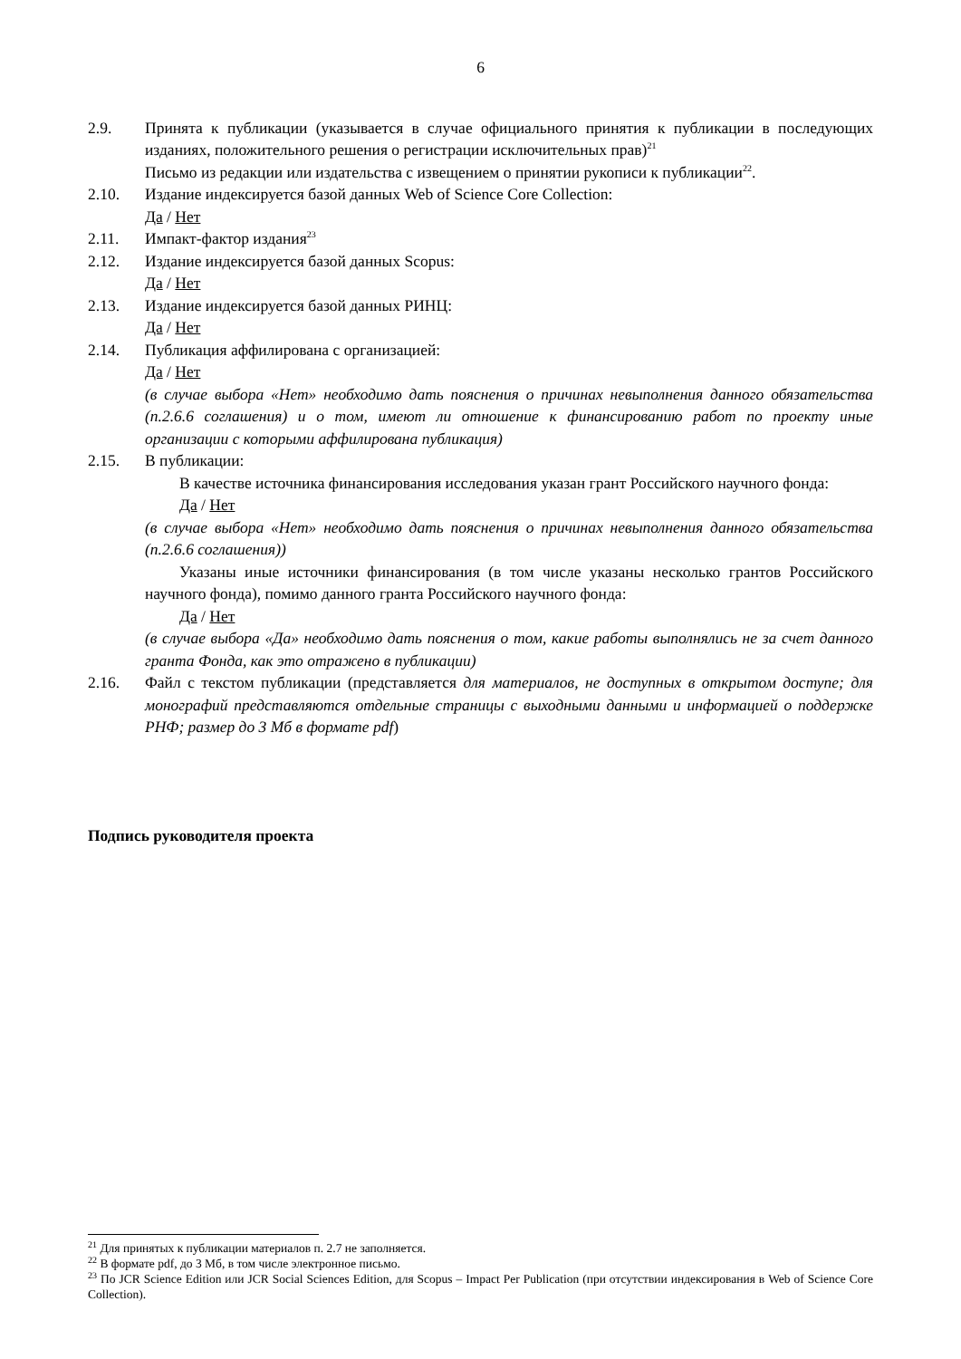6
2.9. Принята к публикации (указывается в случае официального принятия к публикации в последующих изданиях, положительного решения о регистрации исключительных прав)<sup>21</sup>
Письмо из редакции или издательства с извещением о принятии рукописи к публикации<sup>22</sup>.
2.10. Издание индексируется базой данных Web of Science Core Collection:
Да / Нет
2.11. Импакт-фактор издания<sup>23</sup>
2.12. Издание индексируется базой данных Scopus:
Да / Нет
2.13. Издание индексируется базой данных РИНЦ:
Да / Нет
2.14. Публикация аффилирована с организацией:
Да / Нет
(в случае выбора «Нет» необходимо дать пояснения о причинах невыполнения данного обязательства (п.2.6.6 соглашения) и о том, имеют ли отношение к финансированию работ по проекту иные организации с которыми аффилирована публикация)
2.15. В публикации:
В качестве источника финансирования исследования указан грант Российского научного фонда:
Да / Нет
(в случае выбора «Нет» необходимо дать пояснения о причинах невыполнения данного обязательства (п.2.6.6 соглашения))
Указаны иные источники финансирования (в том числе указаны несколько грантов Российского научного фонда), помимо данного гранта Российского научного фонда:
Да / Нет
(в случае выбора «Да» необходимо дать пояснения о том, какие работы выполнялись не за счет данного гранта Фонда, как это отражено в публикации)
2.16. Файл с текстом публикации (представляется для материалов, не доступных в открытом доступе; для монографий представляются отдельные страницы с выходными данными и информацией о поддержке РНФ; размер до 3 Мб в формате pdf)
Подпись руководителя проекта
<sup>21</sup> Для принятых к публикации материалов п. 2.7 не заполняется.
<sup>22</sup> В формате pdf, до 3 Мб, в том числе электронное письмо.
<sup>23</sup> По JCR Science Edition или JCR Social Sciences Edition, для Scopus – Impact Per Publication (при отсутствии индексирования в Web of Science Core Collection).